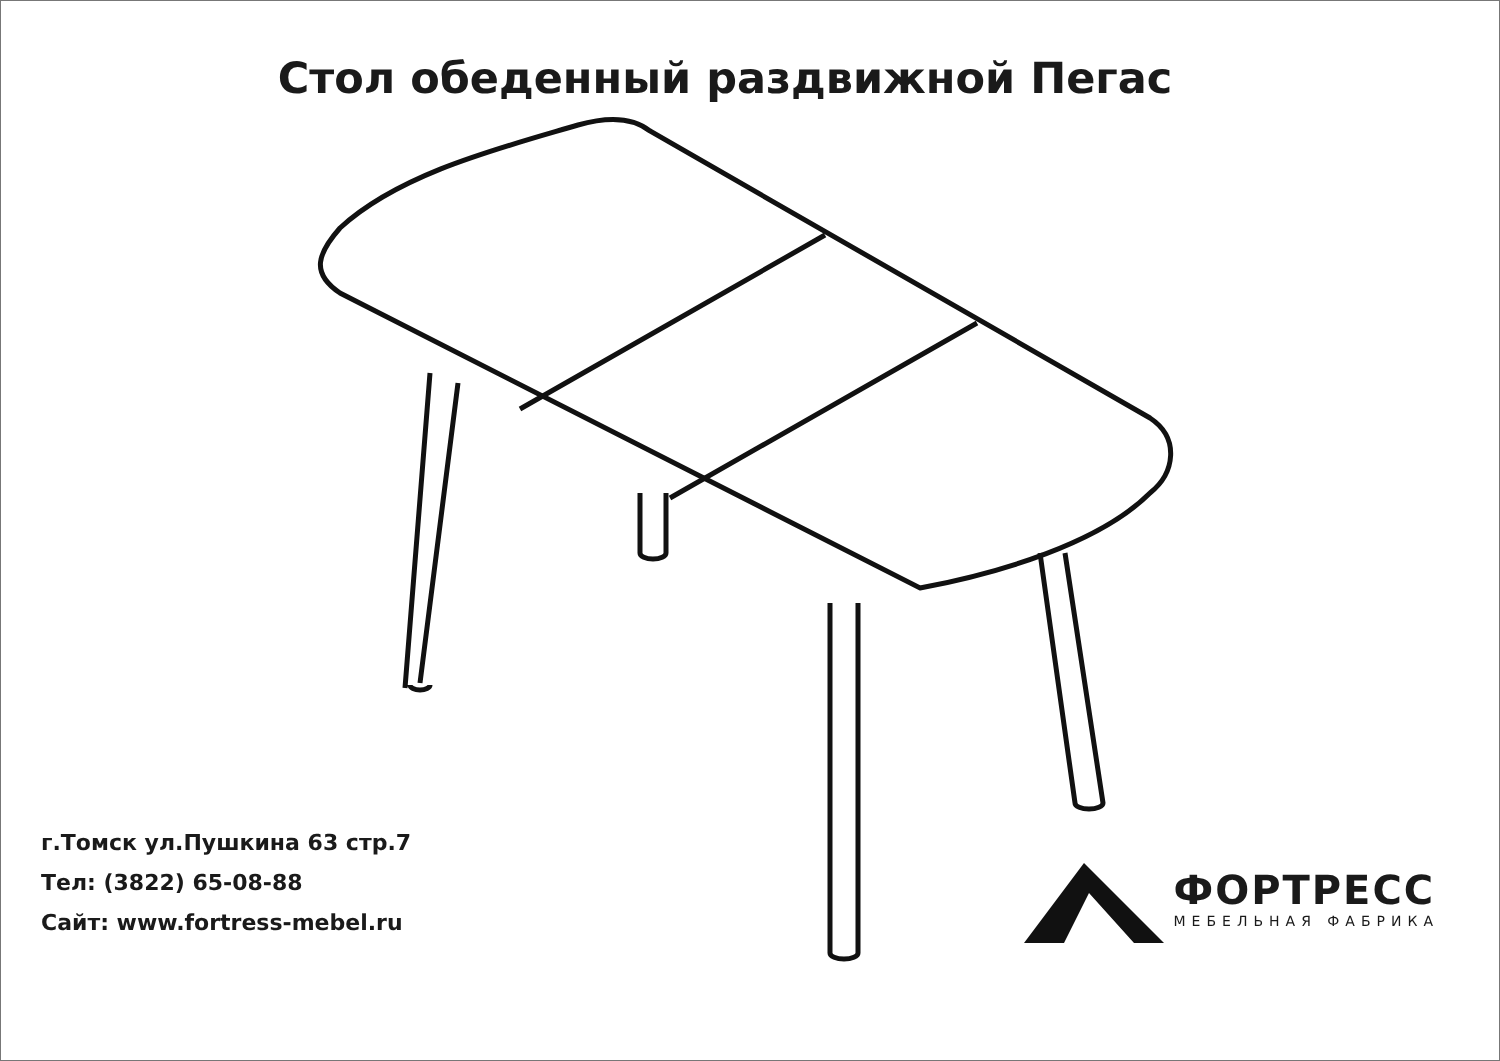Стол обеденный раздвижной Пегас
г.Томск ул.Пушкина 63 стр.7
Тел: (3822) 65-08-88
Сайт: www.fortress-mebel.ru
ФОРТРЕСС
МЕБЕЛЬНАЯ ФАБРИКА